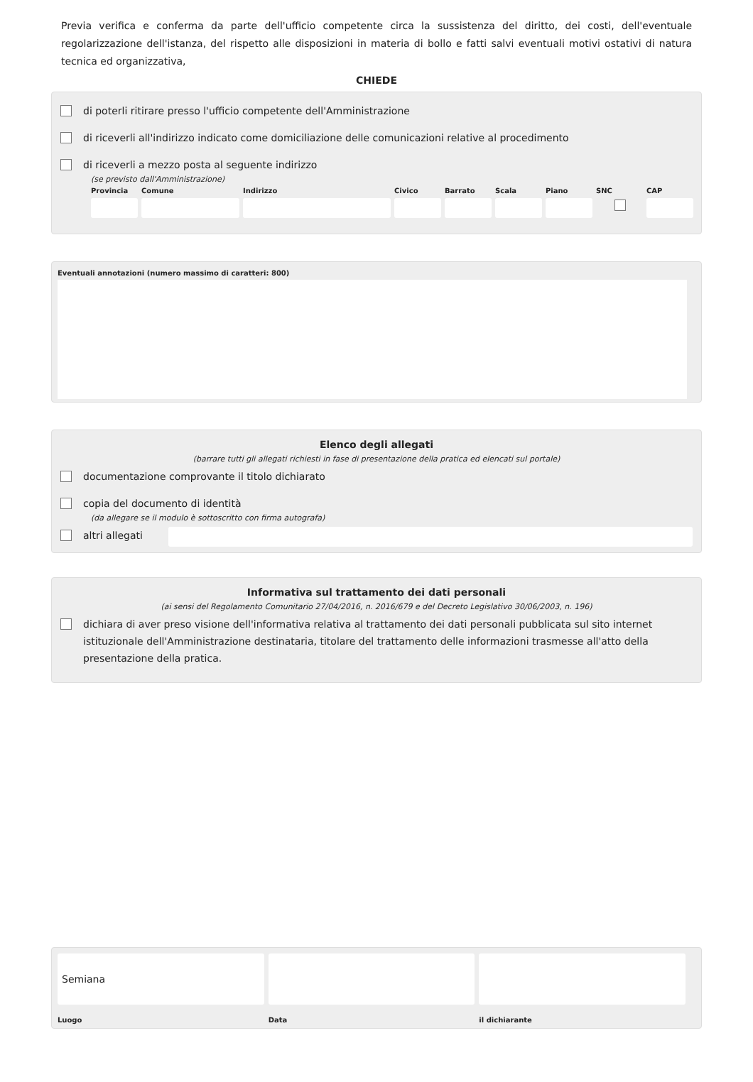Previa verifica e conferma da parte dell'ufficio competente circa la sussistenza del diritto, dei costi, dell'eventuale regolarizzazione dell'istanza, del rispetto alle disposizioni in materia di bollo e fatti salvi eventuali motivi ostativi di natura tecnica ed organizzativa,
CHIEDE
di poterli ritirare presso l'ufficio competente dell'Amministrazione
di riceverli all'indirizzo indicato come domiciliazione delle comunicazioni relative al procedimento
di riceverli a mezzo posta al seguente indirizzo
(se previsto dall'Amministrazione)
Provincia
Comune
Indirizzo
Civico
Barrato
Scala
Piano
SNC
CAP
Eventuali annotazioni (numero massimo di caratteri: 800)
Elenco degli allegati
(barrare tutti gli allegati richiesti in fase di presentazione della pratica ed elencati sul portale)
documentazione comprovante il titolo dichiarato
copia del documento di identità
(da allegare se il modulo è sottoscritto con firma autografa)
altri allegati
Informativa sul trattamento dei dati personali
(ai sensi del Regolamento Comunitario 27/04/2016, n. 2016/679 e del Decreto Legislativo 30/06/2003, n. 196)
dichiara di aver preso visione dell'informativa relativa al trattamento dei dati personali pubblicata sul sito internet istituzionale dell'Amministrazione destinataria, titolare del trattamento delle informazioni trasmesse all'atto della presentazione della pratica.
Semiana
Luogo
Data
il dichiarante